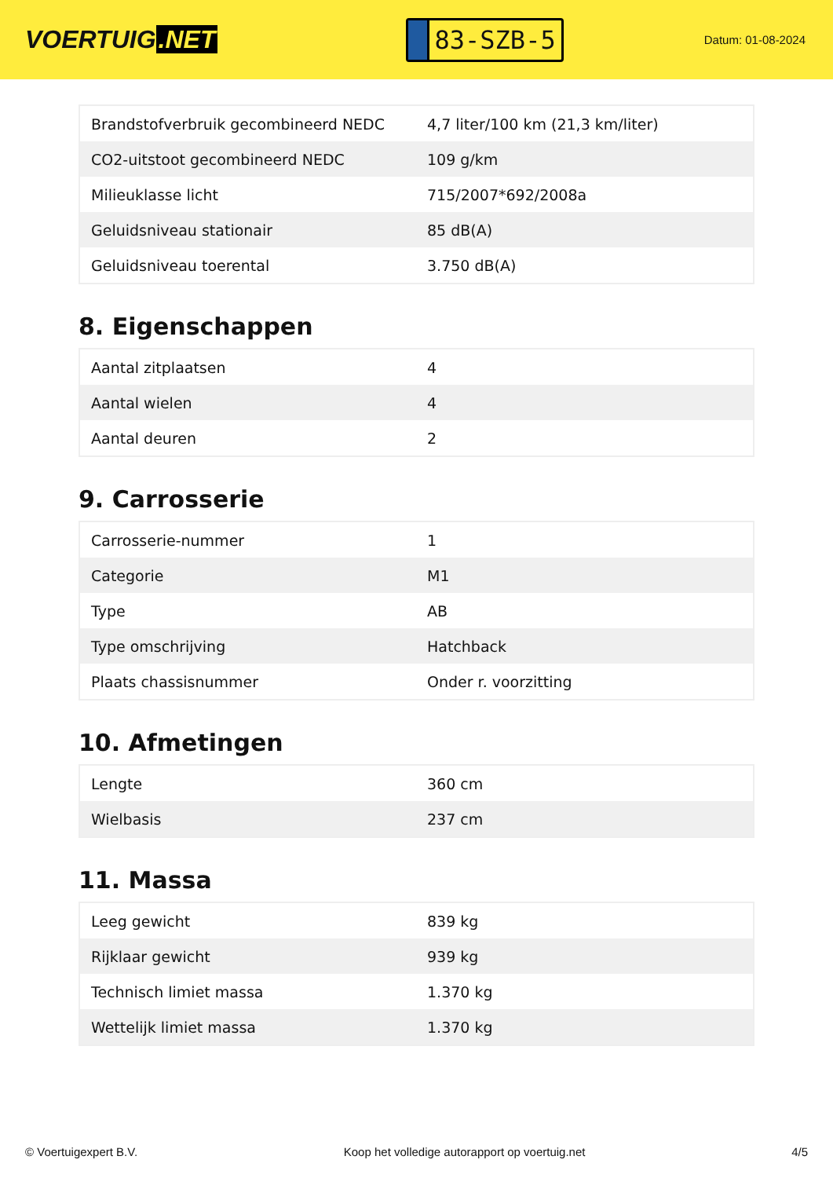VOERTUIG.NET
83-SZB-5
Datum: 01-08-2024
| Brandstofverbruik gecombineerd NEDC | 4,7 liter/100 km (21,3 km/liter) |
| CO2-uitstoot gecombineerd NEDC | 109 g/km |
| Milieuklasse licht | 715/2007*692/2008a |
| Geluidsniveau stationair | 85 dB(A) |
| Geluidsniveau toerental | 3.750 dB(A) |
8. Eigenschappen
| Aantal zitplaatsen | 4 |
| Aantal wielen | 4 |
| Aantal deuren | 2 |
9. Carrosserie
| Carrosserie-nummer | 1 |
| Categorie | M1 |
| Type | AB |
| Type omschrijving | Hatchback |
| Plaats chassisnummer | Onder r. voorzitting |
10. Afmetingen
| Lengte | 360 cm |
| Wielbasis | 237 cm |
11. Massa
| Leeg gewicht | 839 kg |
| Rijklaar gewicht | 939 kg |
| Technisch limiet massa | 1.370 kg |
| Wettelijk limiet massa | 1.370 kg |
© Voertuigexpert B.V. Koop het volledige autorapport op voertuig.net 4/5